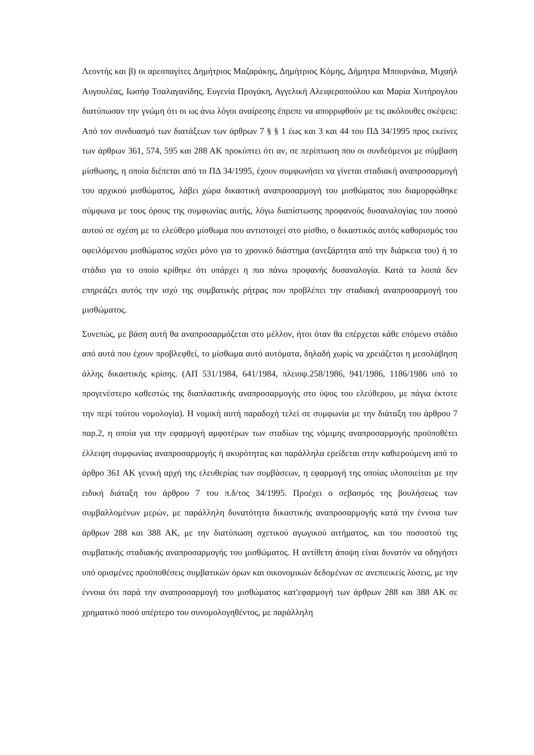Λεοντής και β) οι αρεοπαγίτες Δημήτριος Μαζαράκης, Δημήτριος Κόμης, Δήμητρα Μπουρνάκα, Μιχαήλ Αυγουλέας, Ιωσήφ Τσαλαγανίδης, Ευγενία Προγάκη, Αγγελική Αλειφεροπούλου και Μαρία Χυτήρογλου διατύπωσαν την γνώμη ότι οι ως άνω λόγοι αναίρεσης έπρεπε να απορριφθούν με τις ακόλουθες σκέψεις: Από τον συνδυασμό των διατάξεων των άρθρων 7 § § 1 έως και 3 και 44 του ΠΔ 34/1995 προς εκείνες των άρθρων 361, 574, 595 και 288 ΑΚ προκύπτει ότι αν, σε περίπτωση που οι συνδεόμενοι με σύμβαση μίσθωσης, η οποία διέπεται από το ΠΔ 34/1995, έχουν συμφωνήσει να γίνεται σταδιακή αναπροσαρμογή του αρχικού μισθώματος, λάβει χώρα δικαστική αναπροσαρμογή του μισθώματος που διαμορφώθηκε σύμφωνα με τους όρους της συμφωνίας αυτής, λόγω διαπίστωσης προφανούς δυσαναλογίας του ποσού αυτού σε σχέση με το ελεύθερο μίσθωμα που αντιστοιχεί στο μίσθιο, ο δικαστικός αυτός καθορισμός του οφειλόμενου μισθώματος ισχύει μόνο για το χρονικό διάστημα (ανεξάρτητα από την διάρκεια του) ή το στάδιο για το οποίο κρίθηκε ότι υπάρχει η πιο πάνω προφανής δυσαναλογία. Κατά τα λοιπά δεν επηρεάζει αυτός την ισχύ της συμβατικής ρήτρας που προβλέπει την σταδιακή αναπροσαρμογή του μισθώματος.
Συνεπώς, με βάση αυτή θα αναπροσαρμόζεται στο μέλλον, ήτοι όταν θα επέρχεται κάθε επόμενο στάδιο από αυτά που έχουν προβλεφθεί, το μίσθωμα αυτό αυτόματα, δηλαδή χωρίς να χρειάζεται η μεσολάβηση άλλης δικαστικής κρίσης. (ΑΠ 531/1984, 641/1984, πλειοψ.258/1986, 941/1986, 1186/1986 υπό το προγενέστερο καθεστώς της διαπλαστικής αναπροσαρμογής στο ύψος του ελεύθερου, με πάγια έκτοτε την περί τούτου νομολογία). Η νομική αυτή παραδοχή τελεί σε συμφωνία με την διάταξη του άρθρου 7 παρ.2, η οποία για την εφαρμογή αμφοτέρων των σταδίων της νόμιμης αναπροσαρμογής προϋποθέτει έλλειψη συμφωνίας αναπροσαρμογής ή ακυρότητας και παράλληλα ερείδεται στην καθιερούμενη από το άρθρο 361 ΑΚ γενική αρχή της ελευθερίας των συμβάσεων, η εφαρμογή της οποίας υλοποιείται με την ειδική διάταξη του άρθρου 7 του π.δ/τος 34/1995. Προέχει ο σεβασμός της βουλήσεως των συμβαλλομένων μερών, με παράλληλη δυνατότητα δικαστικής αναπροσαρμογής κατά την έννοια των άρθρων 288 και 388 ΑΚ, με την διατύπωση σχετικού αγωγικού αιτήματος, και του ποσοστού της συμβατικής σταδιακής αναπροσαρμογής του μισθώματος. Η αντίθετη άποψη είναι δυνατόν να οδηγήσει υπό ορισμένες προϋποθέσεις συμβατικών όρων και οικονομικών δεδομένων σε ανεπιεικείς λύσεις, με την έννοια ότι παρά την αναπροσαρμογή του μισθώματος κατ'εφαρμογή των άρθρων 288 και 388 ΑΚ σε χρηματικό ποσό υπέρτερο του συνομολογηθέντος, με παράλληλη